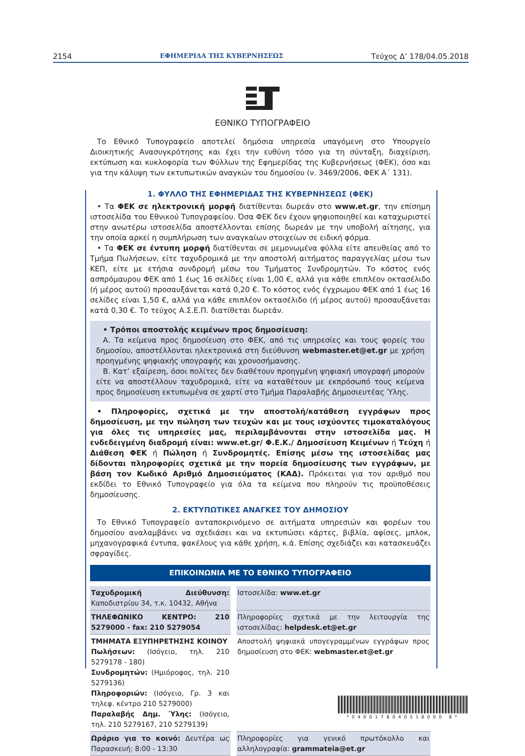2154 ΕΦΗΜΕΡΙΔΑ ΤΗΣ ΚΥΒΕΡΝΗΣΕΩΣ Τεύχος Δ’ 178/04.05.2018
ΕΘΝΙΚΟ ΤΥΠΟΓΡΑΦΕΙΟ
Το Εθνικό Τυπογραφείο αποτελεί δημόσια υπηρεσία υπαγόμενη στο Υπουργείο Διοικητικής Ανασυγκρότησης και έχει την ευθύνη τόσο για τη σύνταξη, διαχείριση, εκτύπωση και κυκλοφορία των Φύλλων της Εφημερίδας της Κυβερνήσεως (ΦΕΚ), όσο και για την κάλυψη των εκτυπωτικών αναγκών του δημοσίου (ν. 3469/2006, ΦΕΚ Α΄ 131).
1. ΦΥΛΛΟ ΤΗΣ ΕΦΗΜΕΡΙΔΑΣ ΤΗΣ ΚΥΒΕΡΝΗΣΕΩΣ (ΦΕΚ)
• Τα ΦΕΚ σε ηλεκτρονική μορφή διατίθενται δωρεάν στο www.et.gr, την επίσημη ιστοσελίδα του Εθνικού Τυπογραφείου. Όσα ΦΕΚ δεν έχουν ψηφιοποιηθεί και καταχωριστεί στην ανωτέρω ιστοσελίδα αποστέλλονται επίσης δωρεάν με την υποβολή αίτησης, για την οποία αρκεί η συμπλήρωση των αναγκαίων στοιχείων σε ειδική φόρμα.
• Τα ΦΕΚ σε έντυπη μορφή διατίθενται σε μεμονωμένα φύλλα είτε απευθείας από το Τμήμα Πωλήσεων, είτε ταχυδρομικά με την αποστολή αιτήματος παραγγελίας μέσω των ΚΕΠ, είτε με ετήσια συνδρομή μέσω του Τμήματος Συνδρομητών. Το κόστος ενός ασπρόμαυρου ΦΕΚ από 1 έως 16 σελίδες είναι 1,00 €, αλλά για κάθε επιπλέον οκτασέλιδο (ή μέρος αυτού) προσαυξάνεται κατά 0,20 €. Το κόστος ενός έγχρωμου ΦΕΚ από 1 έως 16 σελίδες είναι 1,50 €, αλλά για κάθε επιπλέον οκτασέλιδο (ή μέρος αυτού) προσαυξάνεται κατά 0,30 €. Το τεύχος Α.Σ.Ε.Π. διατίθεται δωρεάν.
• Τρόποι αποστολής κειμένων προς δημοσίευση:
Α. Τα κείμενα προς δημοσίευση στο ΦΕΚ, από τις υπηρεσίες και τους φορείς του δημοσίου, αποστέλλονται ηλεκτρονικά στη διεύθυνση webmaster.et@et.gr με χρήση προηγμένης ψηφιακής υπογραφής και χρονοσήμανσης.
Β. Κατ’ εξαίρεση, όσοι πολίτες δεν διαθέτουν προηγμένη ψηφιακή υπογραφή μπορούν είτε να αποστέλλουν ταχυδρομικά, είτε να καταθέτουν με εκπρόσωπό τους κείμενα προς δημοσίευση εκτυπωμένα σε χαρτί στο Τμήμα Παραλαβής Δημοσιευτέας Ύλης.
• Πληροφορίες, σχετικά με την αποστολή/κατάθεση εγγράφων προς δημοσίευση, με την πώληση των τευχών και με τους ισχύοντες τιμοκαταλόγους για όλες τις υπηρεσίες μας, περιλαμβάνονται στην ιστοσελίδα μας. Η ενδεδειγμένη διαδρομή είναι: www.et.gr/ Φ.Ε.Κ./ Δημοσίευση Κειμένων ή Τεύχη ή Διάθεση ΦΕΚ ή Πώληση ή Συνδρομητές. Επίσης μέσω της ιστοσελίδας μας δίδονται πληροφορίες σχετικά με την πορεία δημοσίευσης των εγγράφων, με βάση τον Κωδικό Αριθμό Δημοσιεύματος (ΚΑΔ). Πρόκειται για τον αριθμό που εκδίδει το Εθνικό Τυπογραφείο για όλα τα κείμενα που πληρούν τις προϋποθέσεις δημοσίευσης.
2. ΕΚΤΥΠΩΤΙΚΕΣ ΑΝΑΓΚΕΣ ΤΟΥ ΔΗΜΟΣΙΟΥ
Το Εθνικό Τυπογραφείο ανταποκρινόμενο σε αιτήματα υπηρεσιών και φορέων του δημοσίου αναλαμβάνει να σχεδιάσει και να εκτυπώσει κάρτες, βιβλία, αφίσες, μπλοκ, μηχανογραφικά έντυπα, φακέλους για κάθε χρήση, κ.ά. Επίσης σχεδιάζει και κατασκευάζει σφραγίδες.
ΕΠΙΚΟΙΝΩΝΙΑ ΜΕ ΤΟ ΕΘΝΙΚΟ ΤΥΠΟΓΡΑΦΕΙΟ
| Ταχυδρομική Διεύθυνση: Καποδιστρίου 34, τ.κ. 10432, Αθήνα | | Ιστοσελίδα: www.et.gr |
| ΤΗΛΕΦΩΝΙΚΟ ΚΕΝΤΡΟ: 210 5279000 - fax: 210 5279054 | | Πληροφορίες σχετικά με την λειτουργία της ιστοσελίδας: helpdesk.et@et.gr |
| ΤΜΗΜΑΤΑ ΕΞΥΠΗΡΕΤΗΣΗΣ ΚΟΙΝΟΥ Πωλήσεων: (Ισόγειο, τηλ. 210 5279178 - 180) Συνδρομητών: (Ημιόροφος, τηλ. 210 5279136) Πληροφοριών: (Ισόγειο, Γρ. 3 και τηλεφ. κέντρο 210 5279000) Παραλαβής Δημ. Ύλης: (Ισόγειο, τηλ. 210 5279167, 210 5279139) | | Αποστολή ψηφιακά υπογεγραμμένων εγγράφων προς δημοσίευση στο ΦΕΚ: webmaster.et@et.gr |
| Ωράριο για το κοινό: Δευτέρα ως Παρασκευή: 8:00 - 13:30 | | Πληροφορίες για γενικό πρωτόκολλο και αλληλογραφία: grammateia@et.gr |
*0400178040518000 8*